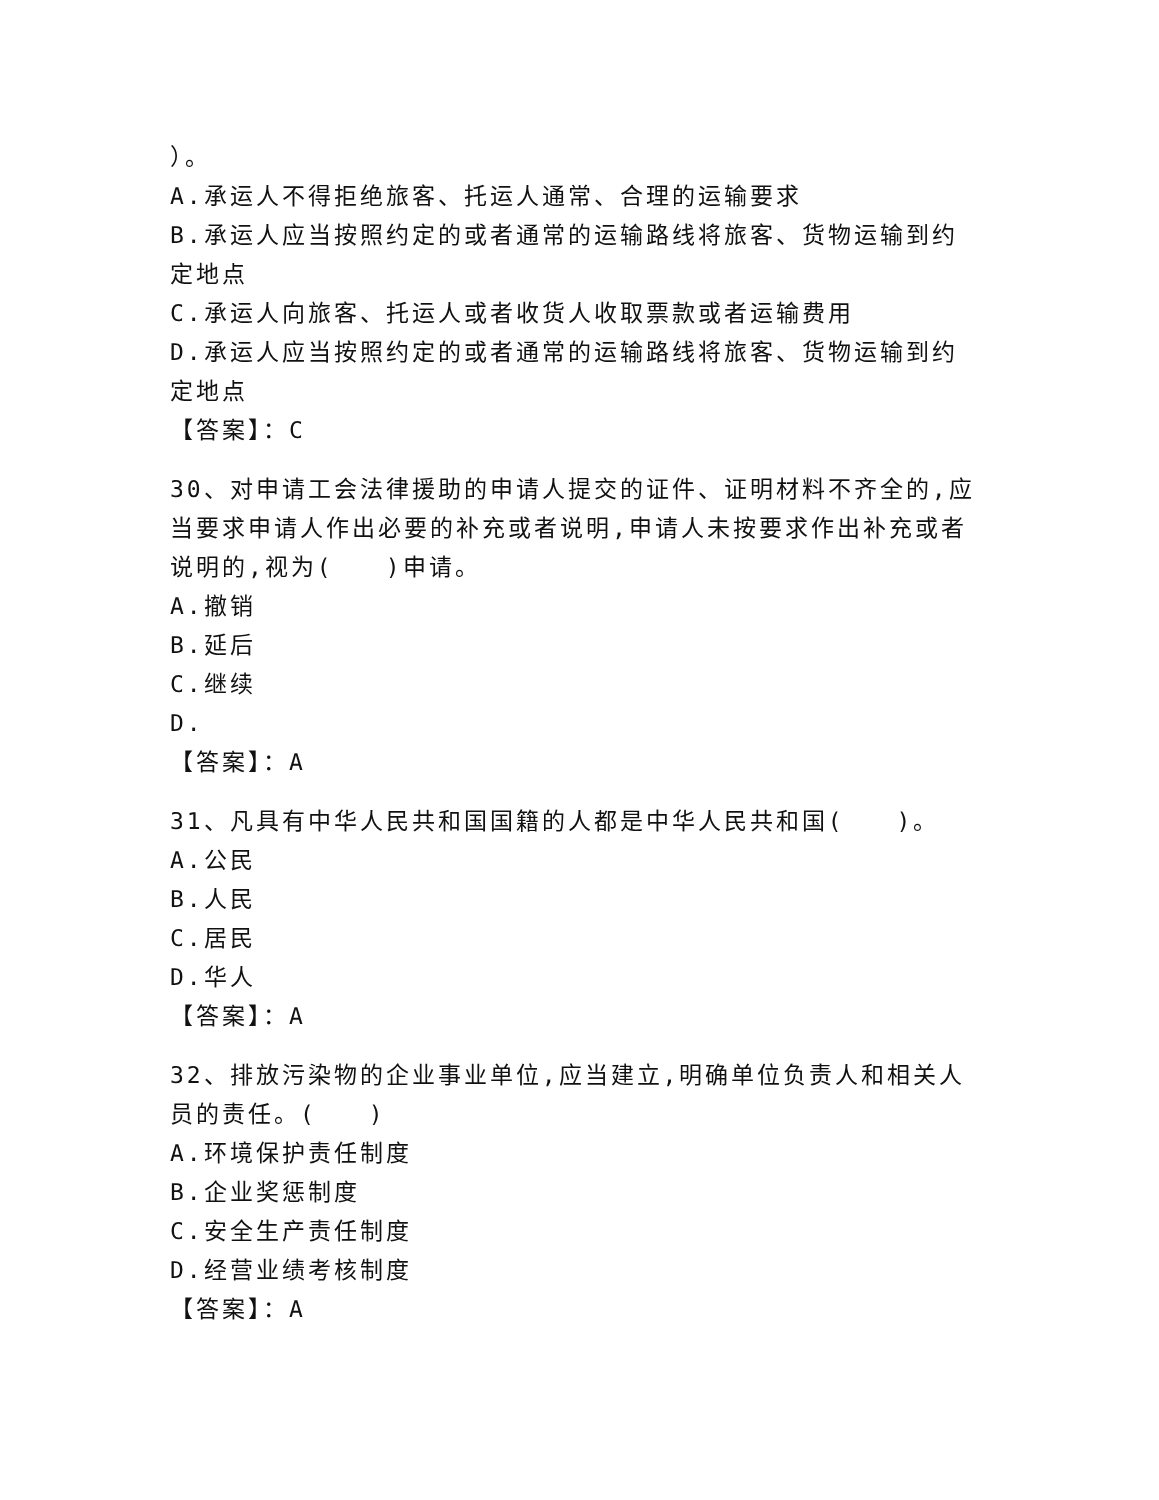）。
A.承运人不得拒绝旅客、托运人通常、合理的运输要求
B.承运人应当按照约定的或者通常的运输路线将旅客、货物运输到约定地点
C.承运人向旅客、托运人或者收货人收取票款或者运输费用
D.承运人应当按照约定的或者通常的运输路线将旅客、货物运输到约定地点
【答案】：C
30、对申请工会法律援助的申请人提交的证件、证明材料不齐全的,应当要求申请人作出必要的补充或者说明,申请人未按要求作出补充或者说明的,视为(　　)申请。
A.撤销
B.延后
C.继续
D.
【答案】：A
31、凡具有中华人民共和国国籍的人都是中华人民共和国(　　)。
A.公民
B.人民
C.居民
D.华人
【答案】：A
32、排放污染物的企业事业单位,应当建立,明确单位负责人和相关人员的责任。(　　)
A.环境保护责任制度
B.企业奖惩制度
C.安全生产责任制度
D.经营业绩考核制度
【答案】：A